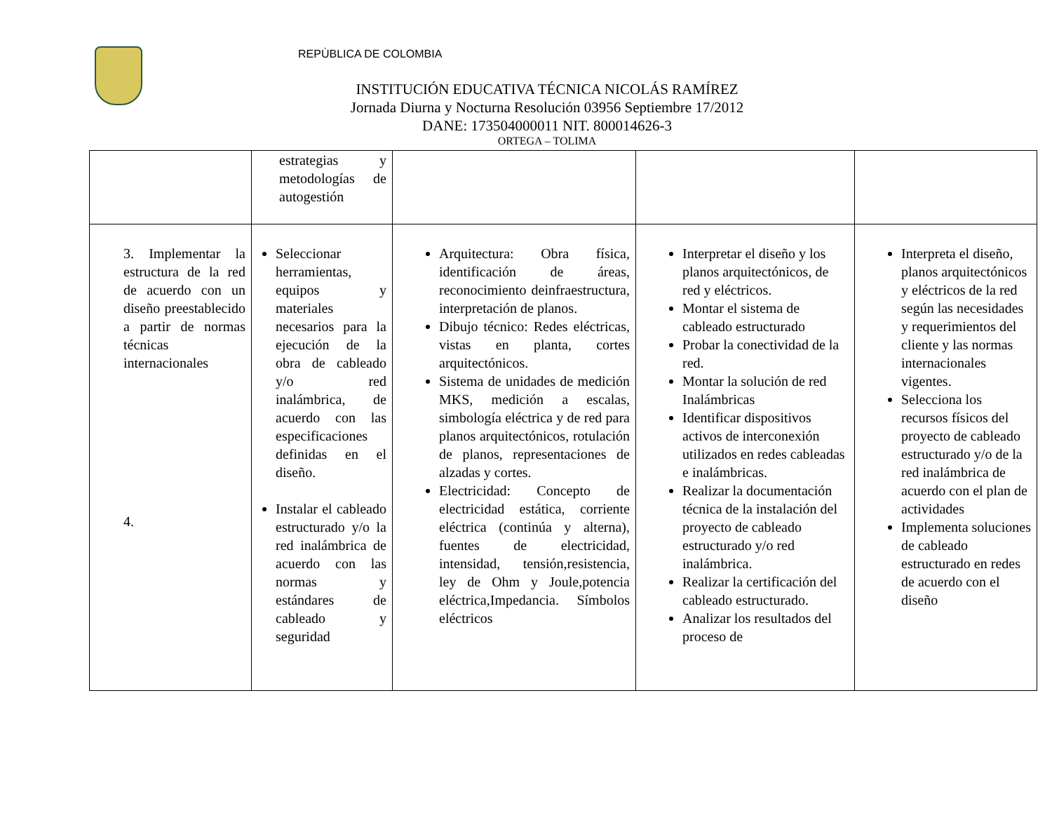REPÙBLICA DE COLOMBIA
INSTITUCIÓN EDUCATIVA TÉCNICA NICOLÁS RAMÍREZ
Jornada Diurna y Nocturna Resolución 03956 Septiembre 17/2012
DANE: 173504000011 NIT. 800014626-3
ORTEGA – TOLIMA
| | estrategias y metodologías de autogestión | | | |
| 3. Implementar la estructura de la red de acuerdo con un diseño preestablecido a partir de normas técnicas internacionales 4. | Seleccionar herramientas, equipos y materiales necesarios para la ejecución de la obra de cableado y/o red inalámbrica, de acuerdo con las especificaciones definidas en el diseño. Instalar el cableado estructurado y/o la red inalámbrica de acuerdo con las normas y estándares de cableado y seguridad | Arquitectura: Obra física, identificación de áreas, reconocimiento deinfraestructura, interpretación de planos. Dibujo técnico: Redes eléctricas, vistas en planta, cortes arquitectónicos. Sistema de unidades de medición MKS, medición a escalas, simbología eléctrica y de red para planos arquitectónicos, rotulación de planos, representaciones de alzadas y cortes. Electricidad: Concepto de electricidad estática, corriente eléctrica (continúa y alterna), fuentes de electricidad, intensidad, tensión,resistencia, ley de Ohm y Joule,potencia eléctrica,Impedancia. Símbolos eléctricos | Interpretar el diseño y los planos arquitectónicos, de red y eléctricos. Montar el sistema de cableado estructurado Probar la conectividad de la red. Montar la solución de red Inalámbricas Identificar dispositivos activos de interconexión utilizados en redes cableadas e inalámbricas. Realizar la documentación técnica de la instalación del proyecto de cableado estructurado y/o red inalámbrica. Realizar la certificación del cableado estructurado. Analizar los resultados del proceso de | Interpreta el diseño, planos arquitectónicos y eléctricos de la red según las necesidades y requerimientos del cliente y las normas internacionales vigentes. Selecciona los recursos físicos del proyecto de cableado estructurado y/o de la red inalámbrica de acuerdo con el plan de actividades Implementa soluciones de cableado estructurado en redes de acuerdo con el diseño |